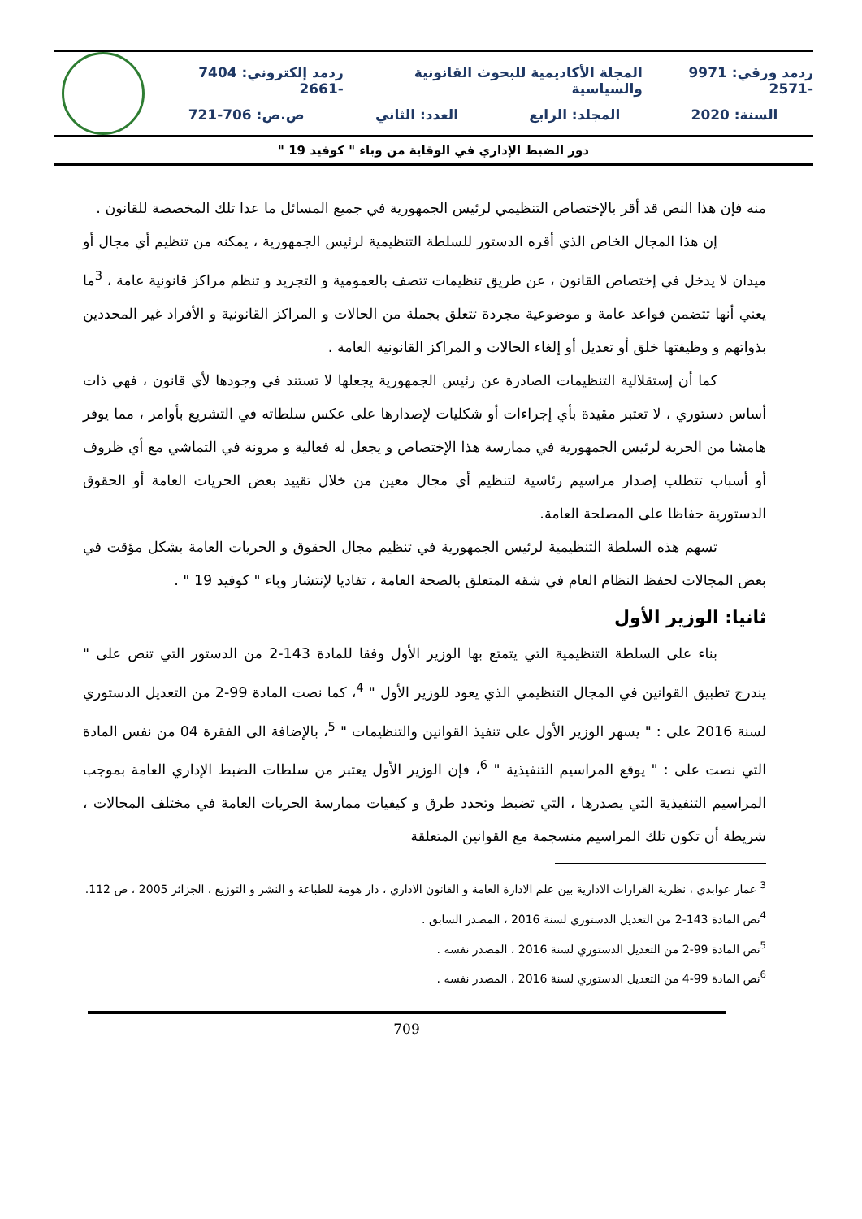ردمد ورقي: 9971 -2571 المجلة الأكاديمية للبحوث القانونية والسياسية ردمد إلكتروني: 7404 -2661
السنة: 2020 المجلد: الرابع العدد: الثاني ص.ص: 706-721
دور الضبط الإداري في الوقاية من وباء " كوفيد 19 "
منه فإن هذا النص قد أقر بالإختصاص التنظيمي لرئيس الجمهورية في جميع المسائل ما عدا تلك المخصصة للقانون .
إن هذا المجال الخاص الذي أقره الدستور للسلطة التنظيمية لرئيس الجمهورية ، يمكنه من تنظيم أي مجال أو ميدان لا يدخل في إختصاص القانون ، عن طريق تنظيمات تتصف بالعمومية و التجريد و تنظم مراكز قانونية عامة ، <sup>3</sup>ما يعني أنها تتضمن قواعد عامة و موضوعية مجردة تتعلق بجملة من الحالات و المراكز القانونية و الأفراد غير المحددين بذواتهم و وظيفتها خلق أو تعديل أو إلغاء الحالات و المراكز القانونية العامة .
كما أن إستقلالية التنظيمات الصادرة عن رئيس الجمهورية يجعلها لا تستند في وجودها لأي قانون ، فهي ذات أساس دستوري ، لا تعتبر مقيدة بأي إجراءات أو شكليات لإصدارها على عكس سلطاته في التشريع بأوامر ، مما يوفر هامشا من الحرية لرئيس الجمهورية في ممارسة هذا الإختصاص و يجعل له فعالية و مرونة في التماشي مع أي ظروف أو أسباب تتطلب إصدار مراسيم رئاسية لتنظيم أي مجال معين من خلال تقييد بعض الحريات العامة أو الحقوق الدستورية حفاظا على المصلحة العامة.
تسهم هذه السلطة التنظيمية لرئيس الجمهورية في تنظيم مجال الحقوق و الحريات العامة بشكل مؤقت في بعض المجالات لحفظ النظام العام في شقه المتعلق بالصحة العامة ، تفاديا لإنتشار وباء " كوفيد 19 " .
ثانيا: الوزير الأول
بناء على السلطة التنظيمية التي يتمتع بها الوزير الأول وفقا للمادة 143-2 من الدستور التي تنص على " يندرج تطبيق القوانين في المجال التنظيمي الذي يعود للوزير الأول " <sup>4</sup>، كما نصت المادة 99-2 من التعديل الدستوري لسنة 2016 على : " يسهر الوزير الأول على تنفيذ القوانين والتنظيمات " <sup>5</sup>، بالإضافة الى الفقرة 04 من نفس المادة التي نصت على : " يوقع المراسيم التنفيذية " <sup>6</sup>، فإن الوزير الأول يعتبر من سلطات الضبط الإداري العامة بموجب المراسيم التنفيذية التي يصدرها ، التي تضبط وتحدد طرق و كيفيات ممارسة الحريات العامة في مختلف المجالات ، شريطة أن تكون تلك المراسيم منسجمة مع القوانين المتعلقة
<sup>3</sup> عمار عوابدي ، نظرية القرارات الادارية بين علم الادارة العامة و القانون الاداري ، دار هومة للطباعة و النشر و التوزيع ، الجزائر 2005 ، ص 112.
<sup>4</sup> نص المادة 143-2 من التعديل الدستوري لسنة 2016 ، المصدر السابق .
<sup>5</sup> نص المادة 99-2 من التعديل الدستوري لسنة 2016 ، المصدر نفسه .
<sup>6</sup> نص المادة 99-4 من التعديل الدستوري لسنة 2016 ، المصدر نفسه .
709